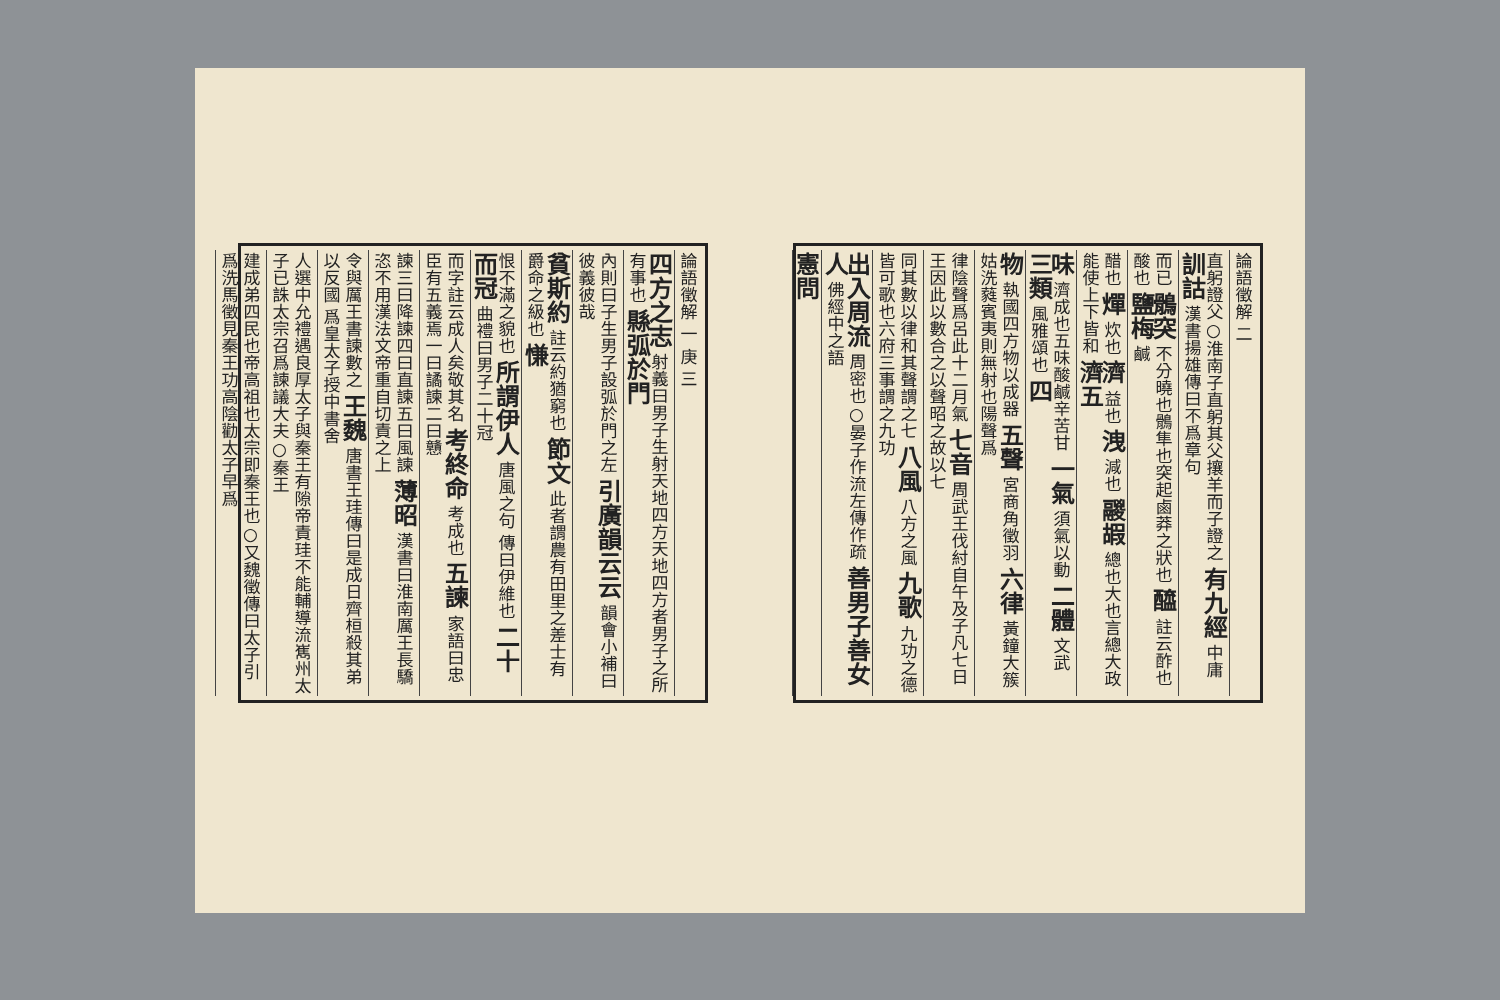論語徵解 一 庚 三
四方之志 射義曰男子生射天地四方天地四方者男子之所有事也 縣弧於門
內則曰子生男子設弧於門之左 引廣韻云云 韻會小補曰彼義彼哉
貧斯約 註云約猶窮也 節文 此者謂農有田里之差士有爵命之級也 慊
恨不滿之貌也 所謂伊人 唐風之句 傳曰伊維也 二十而冠 曲禮曰男子二十冠
而字註云成人矣敬其名 考終命 考成也 五諫 家語曰忠臣有五義焉一曰譎諫二曰戇
諫三曰降諫四曰直諫五曰風諫 薄昭 漢書曰淮南厲王長驕恣不用漢法文帝重自切責之上
令與厲王書諫數之 王魏 唐書王珪傳曰是成日齊桓殺其弟以反國 爲皇太子授中書舍
人選中允禮遇良厚太子與秦王有隙帝責珪不能輔導流嶲州太子已誅太宗召爲諫議大夫○秦王
建成弟四民也帝高祖也太宗即秦王也○又魏徵傳曰太子引爲洗馬徵見秦王功高陰勸太子早爲
論語徵解 二
直躬證父○淮南子直躬其父攘羊而子證之 有九經 中庸 訓詁 漢書揚雄傳曰不爲章句
而已 鶻突 不分曉也鶻隼也突起鹵莽之狀也 醯 註云酢也酸也 鹽梅 鹹
醋也 燀 炊也 濟 益也 洩 減也 鬷嘏 總也大也言總大政能使上下皆和 濟五
味 濟成也五味酸鹹辛苦甘 一氣 須氣以動 二體 文武 三類 風雅頌也 四
物 執國四方物以成器 五聲 宮商角徵羽 六律 黃鐘大簇姑洗蕤賓夷則無射也陽聲爲
律陰聲爲呂此十二月氣 七音 周武王伐紂自午及子凡七日王因此以數合之以聲昭之故以七
同其數以律和其聲謂之七 八風 八方之風 九歌 九功之德皆可歌也六府三事謂之九功
出入周流 周密也○晏子作流左傳作疏 善男子善女人 佛經中之語
憲問